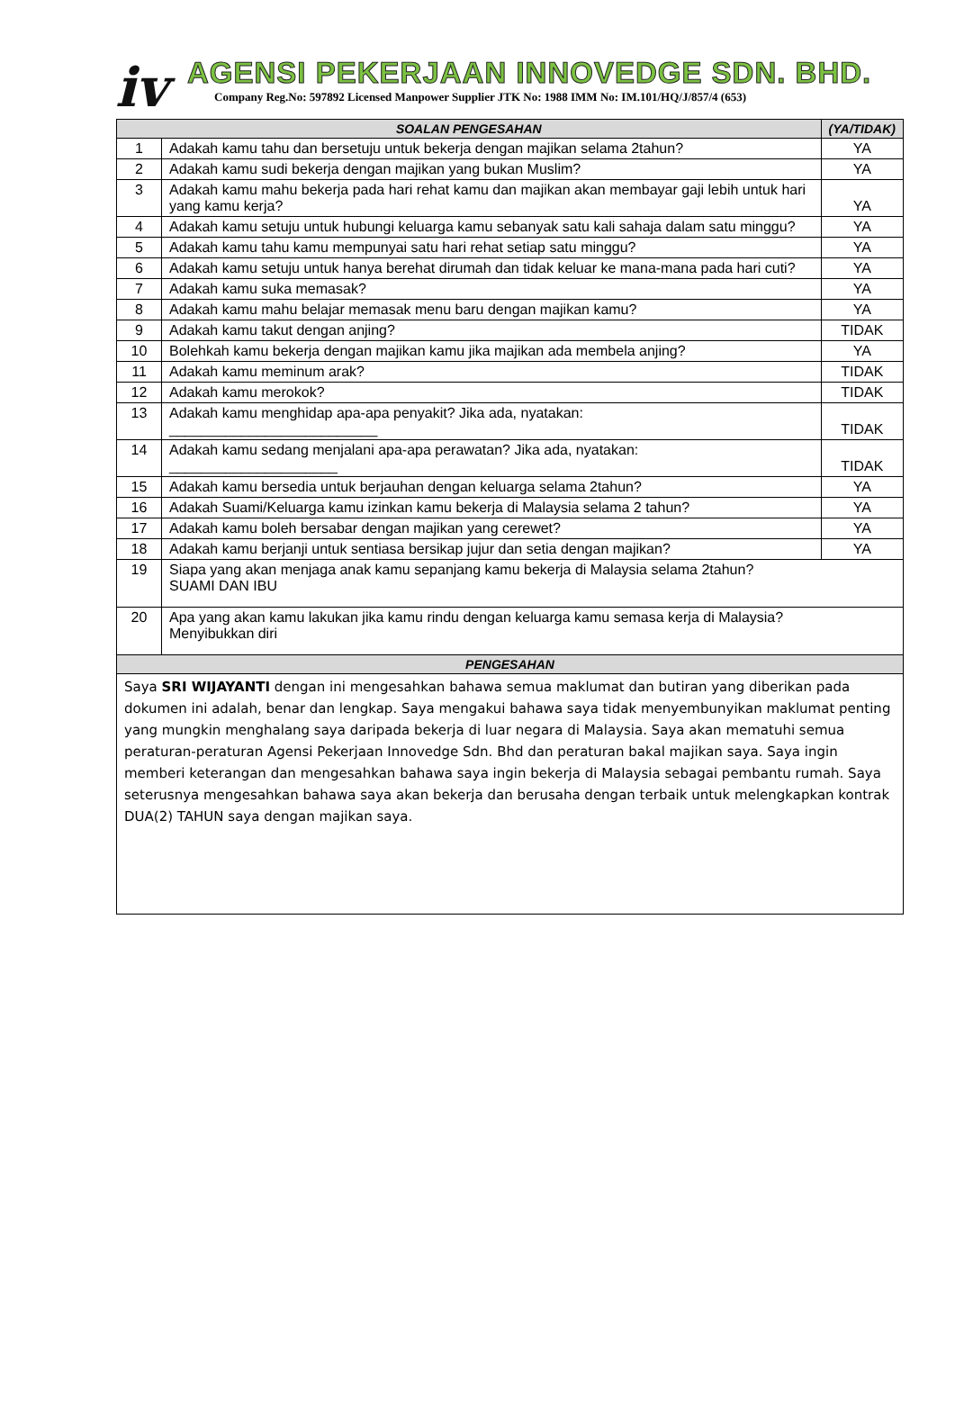iv
AGENSI PEKERJAAN INNOVEDGE SDN. BHD.
Company Reg.No: 597892 Licensed Manpower Supplier JTK No: 1988 IMM No: IM.101/HQ/J/857/4 (653)
| SOALAN PENGESAHAN | | (YA/TIDAK) |
| --- | --- | --- |
| 1 | Adakah kamu tahu dan bersetuju untuk bekerja dengan majikan selama 2tahun? | YA |
| 2 | Adakah kamu sudi bekerja dengan majikan yang bukan Muslim? | YA |
| 3 | Adakah kamu mahu bekerja pada hari rehat kamu dan majikan akan membayar gaji lebih untuk hari yang kamu kerja? | YA |
| 4 | Adakah kamu setuju untuk hubungi keluarga kamu sebanyak satu kali sahaja dalam satu minggu? | YA |
| 5 | Adakah kamu tahu kamu mempunyai satu hari rehat setiap satu minggu? | YA |
| 6 | Adakah kamu setuju untuk hanya berehat dirumah dan tidak keluar ke mana-mana pada hari cuti? | YA |
| 7 | Adakah kamu suka memasak? | YA |
| 8 | Adakah kamu mahu belajar memasak menu baru dengan majikan kamu? | YA |
| 9 | Adakah kamu takut dengan anjing? | TIDAK |
| 10 | Bolehkah kamu bekerja dengan majikan kamu jika majikan ada membela anjing? | YA |
| 11 | Adakah kamu meminum arak? | TIDAK |
| 12 | Adakah kamu merokok? | TIDAK |
| 13 | Adakah kamu menghidap apa-apa penyakit? Jika ada, nyatakan: __________________________ | TIDAK |
| 14 | Adakah kamu sedang menjalani apa-apa perawatan? Jika ada, nyatakan: _____________________ | TIDAK |
| 15 | Adakah kamu bersedia untuk berjauhan dengan keluarga selama 2tahun? | YA |
| 16 | Adakah Suami/Keluarga kamu izinkan kamu bekerja di Malaysia selama 2 tahun? | YA |
| 17 | Adakah kamu boleh bersabar dengan majikan yang cerewet? | YA |
| 18 | Adakah kamu berjanji untuk sentiasa bersikap jujur dan setia dengan majikan? | YA |
| 19 | Siapa yang akan menjaga anak kamu sepanjang kamu bekerja di Malaysia selama 2tahun? SUAMI DAN IBU | |
| 20 | Apa yang akan kamu lakukan jika kamu rindu dengan keluarga kamu semasa kerja di Malaysia? Menyibukkan diri | |
| PENGESAHAN | | |
| Saya SRI WIJAYANTI dengan ini mengesahkan bahawa semua maklumat dan butiran yang diberikan pada dokumen ini adalah, benar dan lengkap. Saya mengakui bahawa saya tidak menyembunyikan maklumat penting yang mungkin menghalang saya daripada bekerja di luar negara di Malaysia. Saya akan mematuhi semua peraturan-peraturan Agensi Pekerjaan Innovedge Sdn. Bhd dan peraturan bakal majikan saya. Saya ingin memberi keterangan dan mengesahkan bahawa saya ingin bekerja di Malaysia sebagai pembantu rumah. Saya seterusnya mengesahkan bahawa saya akan bekerja dan berusaha dengan terbaik untuk melengkapkan kontrak DUA(2) TAHUN saya dengan majikan saya. | | |